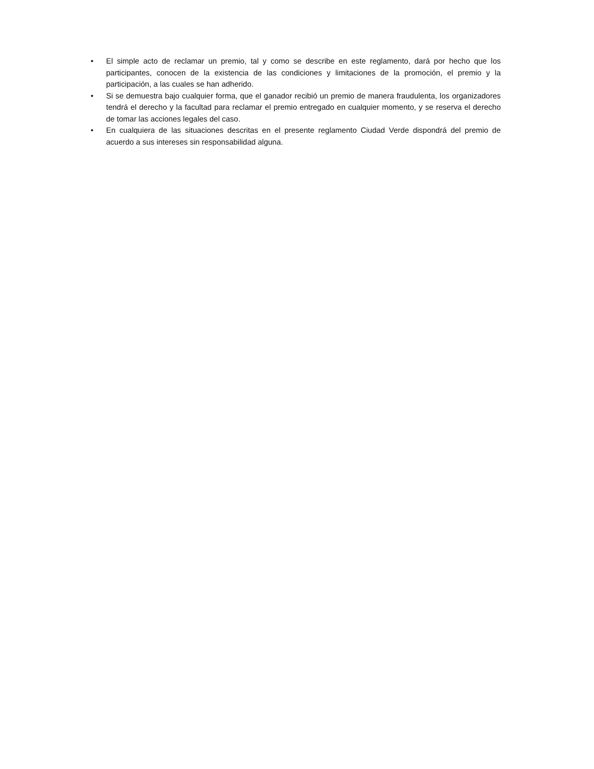• El simple acto de reclamar un premio, tal y como se describe en este reglamento, dará por hecho que los participantes, conocen de la existencia de las condiciones y limitaciones de la promoción, el premio y la participación, a las cuales se han adherido.
• Si se demuestra bajo cualquier forma, que el ganador recibió un premio de manera fraudulenta, los organizadores tendrá el derecho y la facultad para reclamar el premio entregado en cualquier momento, y se reserva el derecho de tomar las acciones legales del caso.
• En cualquiera de las situaciones descritas en el presente reglamento Ciudad Verde dispondrá del premio de acuerdo a sus intereses sin responsabilidad alguna.